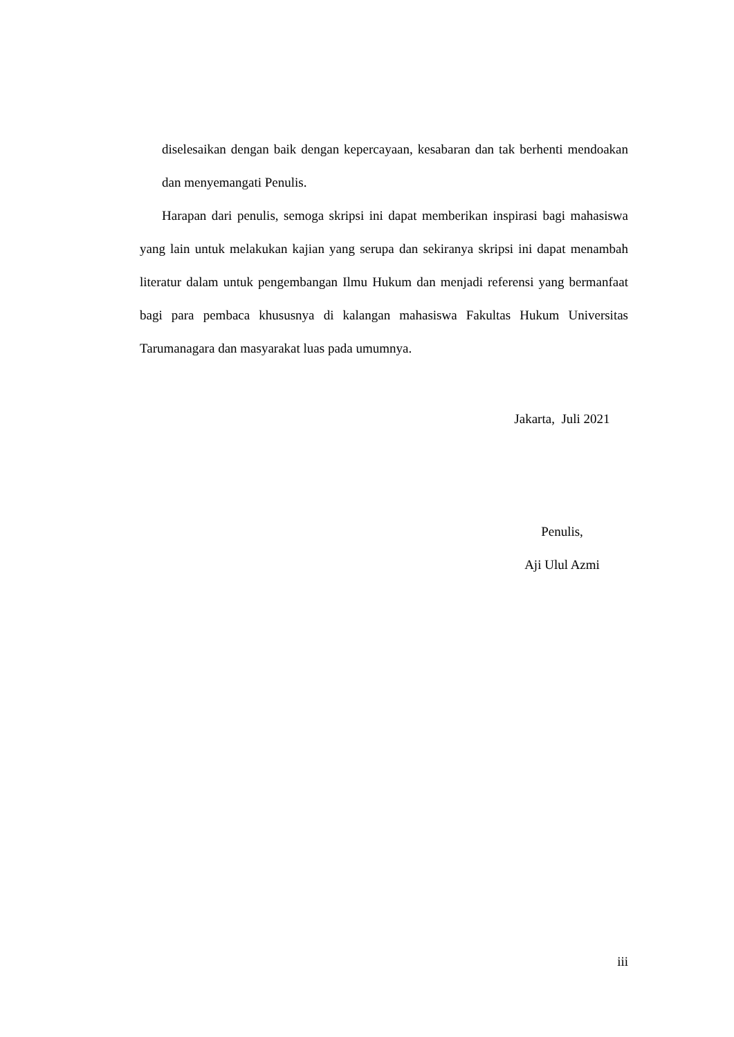diselesaikan dengan baik dengan kepercayaan, kesabaran dan tak berhenti mendoakan dan menyemangati Penulis.
Harapan dari penulis, semoga skripsi ini dapat memberikan inspirasi bagi mahasiswa yang lain untuk melakukan kajian yang serupa dan sekiranya skripsi ini dapat menambah literatur dalam untuk pengembangan Ilmu Hukum dan menjadi referensi yang bermanfaat bagi para pembaca khususnya di kalangan mahasiswa Fakultas Hukum Universitas Tarumanagara dan masyarakat luas pada umumnya.
Jakarta, Juli 2021
Penulis,
Aji Ulul Azmi
iii